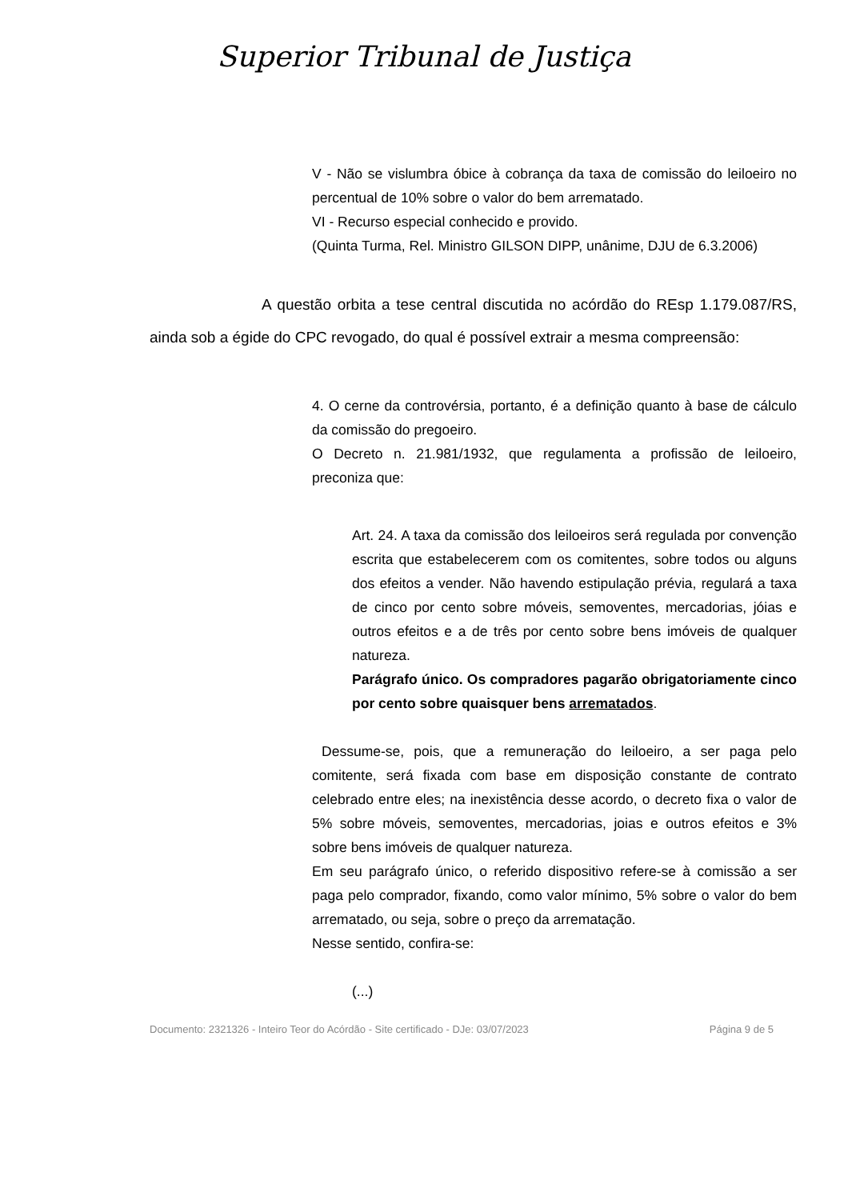Superior Tribunal de Justiça
V - Não se vislumbra óbice à cobrança da taxa de comissão do leiloeiro no percentual de 10% sobre o valor do bem arrematado.
VI - Recurso especial conhecido e provido.
(Quinta Turma, Rel. Ministro GILSON DIPP, unânime, DJU de 6.3.2006)
A questão orbita a tese central discutida no acórdão do REsp 1.179.087/RS, ainda sob a égide do CPC revogado, do qual é possível extrair a mesma compreensão:
4. O cerne da controvérsia, portanto, é a definição quanto à base de cálculo da comissão do pregoeiro.
O Decreto n. 21.981/1932, que regulamenta a profissão de leiloeiro, preconiza que:
Art. 24. A taxa da comissão dos leiloeiros será regulada por convenção escrita que estabelecerem com os comitentes, sobre todos ou alguns dos efeitos a vender. Não havendo estipulação prévia, regulará a taxa de cinco por cento sobre móveis, semoventes, mercadorias, jóias e outros efeitos e a de três por cento sobre bens imóveis de qualquer natureza.
Parágrafo único. Os compradores pagarão obrigatoriamente cinco por cento sobre quaisquer bens arrematados.
Dessume-se, pois, que a remuneração do leiloeiro, a ser paga pelo comitente, será fixada com base em disposição constante de contrato celebrado entre eles; na inexistência desse acordo, o decreto fixa o valor de 5% sobre móveis, semoventes, mercadorias, joias e outros efeitos e 3% sobre bens imóveis de qualquer natureza.
Em seu parágrafo único, o referido dispositivo refere-se à comissão a ser paga pelo comprador, fixando, como valor mínimo, 5% sobre o valor do bem arrematado, ou seja, sobre o preço da arrematação.
Nesse sentido, confira-se:
(...)
Documento: 2321326 - Inteiro Teor do Acórdão - Site certificado - DJe: 03/07/2023 Página 9 de 5